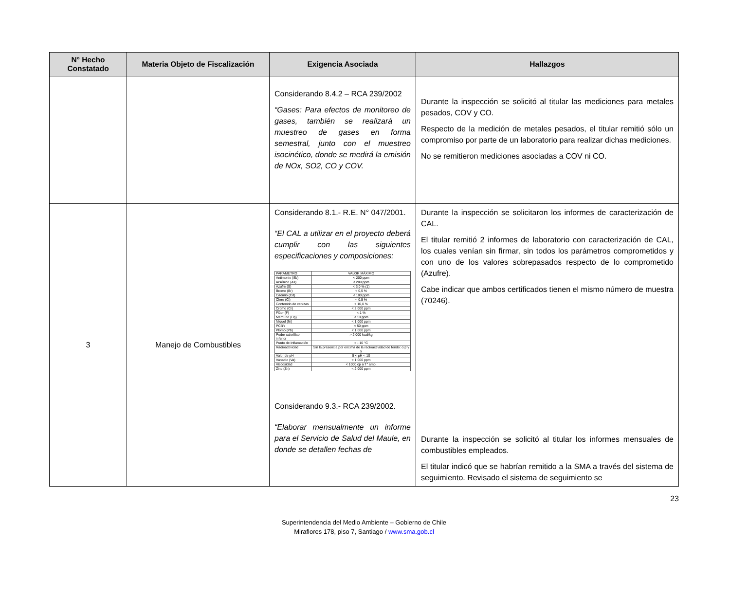| N° Hecho Constatado | Materia Objeto de Fiscalización | Exigencia Asociada | Hallazgos |
| --- | --- | --- | --- |
| | | Considerando 8.4.2 – RCA 239/2002 “Gases: Para efectos de monitoreo de gases, también se realizará un muestreo de gases en forma semestral, junto con el muestreo isocinético, donde se medirá la emisión de NOx, SO2, CO y COV. | Durante la inspección se solicitó al titular las mediciones para metales pesados, COV y CO. Respecto de la medición de metales pesados, el titular remitió sólo un compromiso por parte de un laboratorio para realizar dichas mediciones. No se remitieron mediciones asociadas a COV ni CO. |
| 3 | Manejo de Combustibles | Considerando 8.1.- R.E. N° 047/2001. “El CAL a utilizar en el proyecto deberá cumplir con las siguientes especificaciones y composiciones: / PARAMETRO / VALOR MÁXIMO / / Antimonio (Sb) / < 200 ppm / / Arsénico (As) / < 200 ppm / / Azufre (S) / < 3,0 % (1) / / Bromo (Br) / < 0,5 % / / Cadmio (Cd) / < 100 ppm / / Cloro (Cl) / < 0,5 % / / Contenido de cenizas / < 10,0 % / / Cromo (Cr) / < 2.000 ppm / / Flúor (F) / < 1 % / / Mercurio (Hg) / < 10 ppm / / Níquel (Ni) / < 1.000 ppm / / PCB's / < 50 ppm / / Plomo (Pb) / < 1.000 ppm / / Poder calorífico inferior / > 2.000 kcal/kg / / Punto de Inflamación / > - 10 °C / / Radioactividad / Sin la presencia por encima de la radioactividad de fondo: α β y γ / / Valor de pH / 5 < pH < 10 / / Vanadio (Va) / < 1.000 ppm / / Viscosidad / < 1000 cp a T° amb. / / Zinc (Zn) / < 2.000 ppm / Considerando 9.3.- RCA 239/2002. “Elaborar mensualmente un informe para el Servicio de Salud del Maule, en donde se detallen fechas de | Durante la inspección se solicitaron los informes de caracterización de CAL. El titular remitió 2 informes de laboratorio con caracterización de CAL, los cuales venían sin firmar, sin todos los parámetros comprometidos y con uno de los valores sobrepasados respecto de lo comprometido (Azufre). Cabe indicar que ambos certificados tienen el mismo número de muestra (70246). Durante la inspección se solicitó al titular los informes mensuales de combustibles empleados. El titular indicó que se habrían remitido a la SMA a través del sistema de seguimiento. Revisado el sistema de seguimiento se |
23
Superintendencia del Medio Ambiente – Gobierno de Chile
Miraflores 178, piso 7, Santiago / www.sma.gob.cl